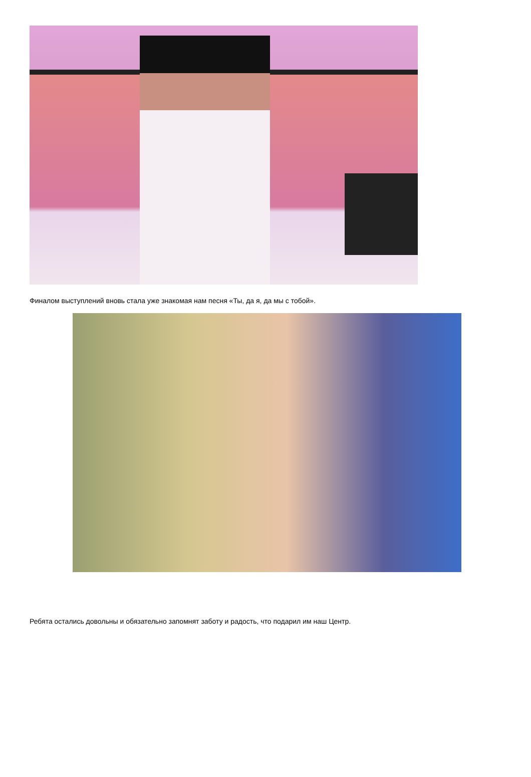Финалом выступлений вновь стала уже знакомая нам песня «Ты, да я, да мы с тобой».
Ребята остались довольны и обязательно запомнят заботу и радость, что подарил им наш Центр.